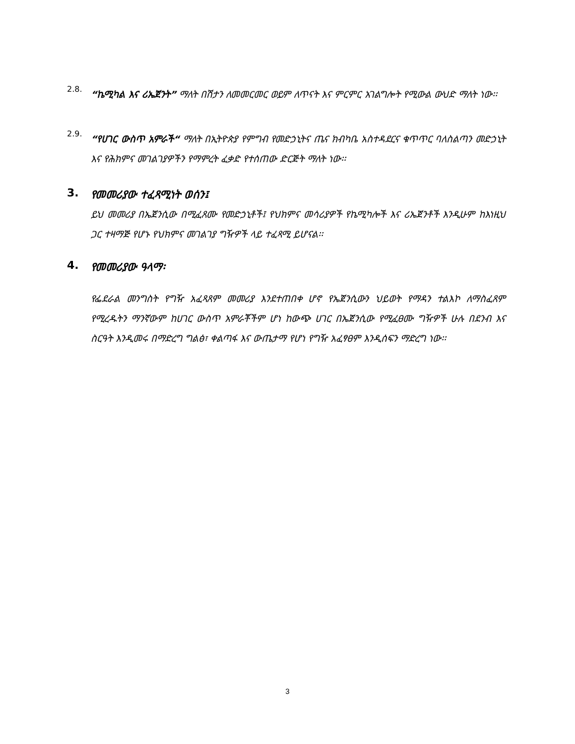2.8.
“ኬሚካል እና ሪኤጀንት” ማለት በሽታን ለመመርመር ወይም ለጥናት እና ምርምር አገልግሎት የሚውል ውህድ ማለት ነው፡፡
2.9.
“የሀገር ውስጥ አምራች“ ማለት በኢትዮጵያ የምግብ የመድኃኒትና ጤና ክብካቤ አስተዳደርና ቁጥጥር ባለስልጣን መድኃኒት እና የሕክምና መገልገያዎችን የማምረት ፈቃድ የተሰጠው ድርጅት ማለት ነው፡፡
3. የመመሪያው ተፈጻሚነት ወሰን፤
ይህ መመሪያ በኤጀንሲው በሚፈጸሙ የመድኃኒቶች፤ የህክምና መሳሪያዎች የኬሚካሎች እና ሪኤጀንቶች እንዲሁም ከእነዚህ ጋር ተዛማጅ የሆኑ የህክምና መገልገያ ግዥዎች ላይ ተፈጻሚ ይሆናል፡፡
4. የመመሪያው ዓላማ፡
የፌደራል መንግስት የግዥ አፈጻጸም መመሪያ እንደተጠበቀ ሆኖ የኤጀንሲውን ህይወት የማዳን ተልእኮ ለማስፈጸም የሚረዱትን ማንኛውም ከሀገር ውስጥ አምራቾችም ሆነ ከውጭ ሀገር በኤጀንሲው የሚፈፀሙ ግዥዎች ሁሉ በደንብ እና ስርዓት እንዲመሩ በማድረግ ግልፅ፣ ቀልጣፋ እና ውጤታማ የሆነ የግዥ አፈፃፀም እንዲሰፍን ማድረግ ነው፡፡
3